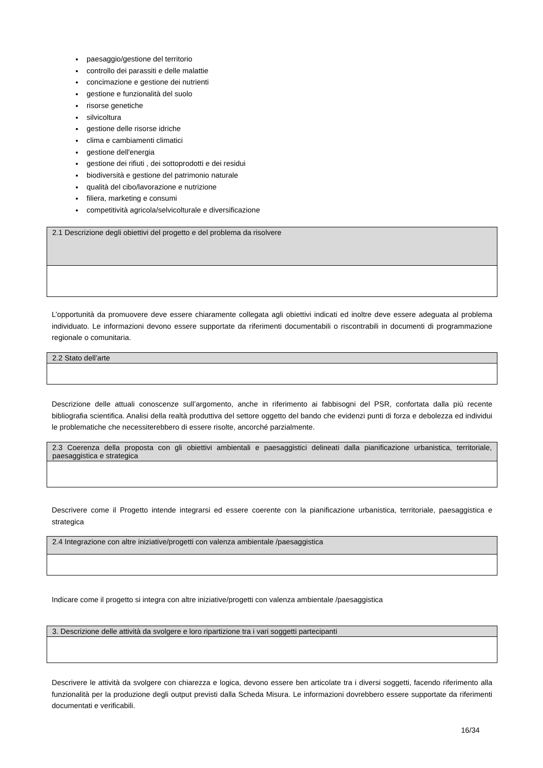paesaggio/gestione del territorio
controllo dei parassiti e delle malattie
concimazione e gestione dei nutrienti
gestione e funzionalità del suolo
risorse genetiche
silvicoltura
gestione delle risorse idriche
clima e cambiamenti climatici
gestione dell'energia
gestione dei rifiuti , dei sottoprodotti e dei residui
biodiversità e gestione del patrimonio naturale
qualità del cibo/lavorazione e nutrizione
filiera, marketing e consumi
competitività agricola/selvicolturale e diversificazione
| 2.1 Descrizione degli obiettivi del progetto e del problema da risolvere |
L’opportunità da promuovere deve essere chiaramente collegata agli obiettivi indicati ed inoltre deve essere adeguata al problema individuato. Le informazioni devono essere supportate da riferimenti documentabili o riscontrabili in documenti di programmazione regionale o comunitaria.
| 2.2 Stato dell’arte |
Descrizione delle attuali conoscenze sull’argomento, anche in riferimento ai fabbisogni del PSR, confortata dalla più recente bibliografia scientifica. Analisi della realtà produttiva del settore oggetto del bando che evidenzi punti di forza e debolezza ed individui le problematiche che necessiterebbero di essere risolte, ancorché parzialmente.
| 2.3 Coerenza della proposta con gli obiettivi ambientali e paesaggistici delineati dalla pianificazione urbanistica, territoriale, paesaggistica e strategica |
Descrivere come il Progetto intende integrarsi ed essere coerente con la pianificazione urbanistica, territoriale, paesaggistica e strategica
| 2.4 Integrazione con altre iniziative/progetti con valenza ambientale /paesaggistica |
Indicare come il progetto si integra con altre iniziative/progetti con valenza ambientale /paesaggistica
| 3. Descrizione delle attività da svolgere e loro ripartizione tra i vari soggetti partecipanti |
Descrivere le attività da svolgere con chiarezza e logica, devono essere ben articolate tra i diversi soggetti, facendo riferimento alla funzionalità per la produzione degli output previsti dalla Scheda Misura. Le informazioni dovrebbero essere supportate da riferimenti documentati e verificabili.
16/34